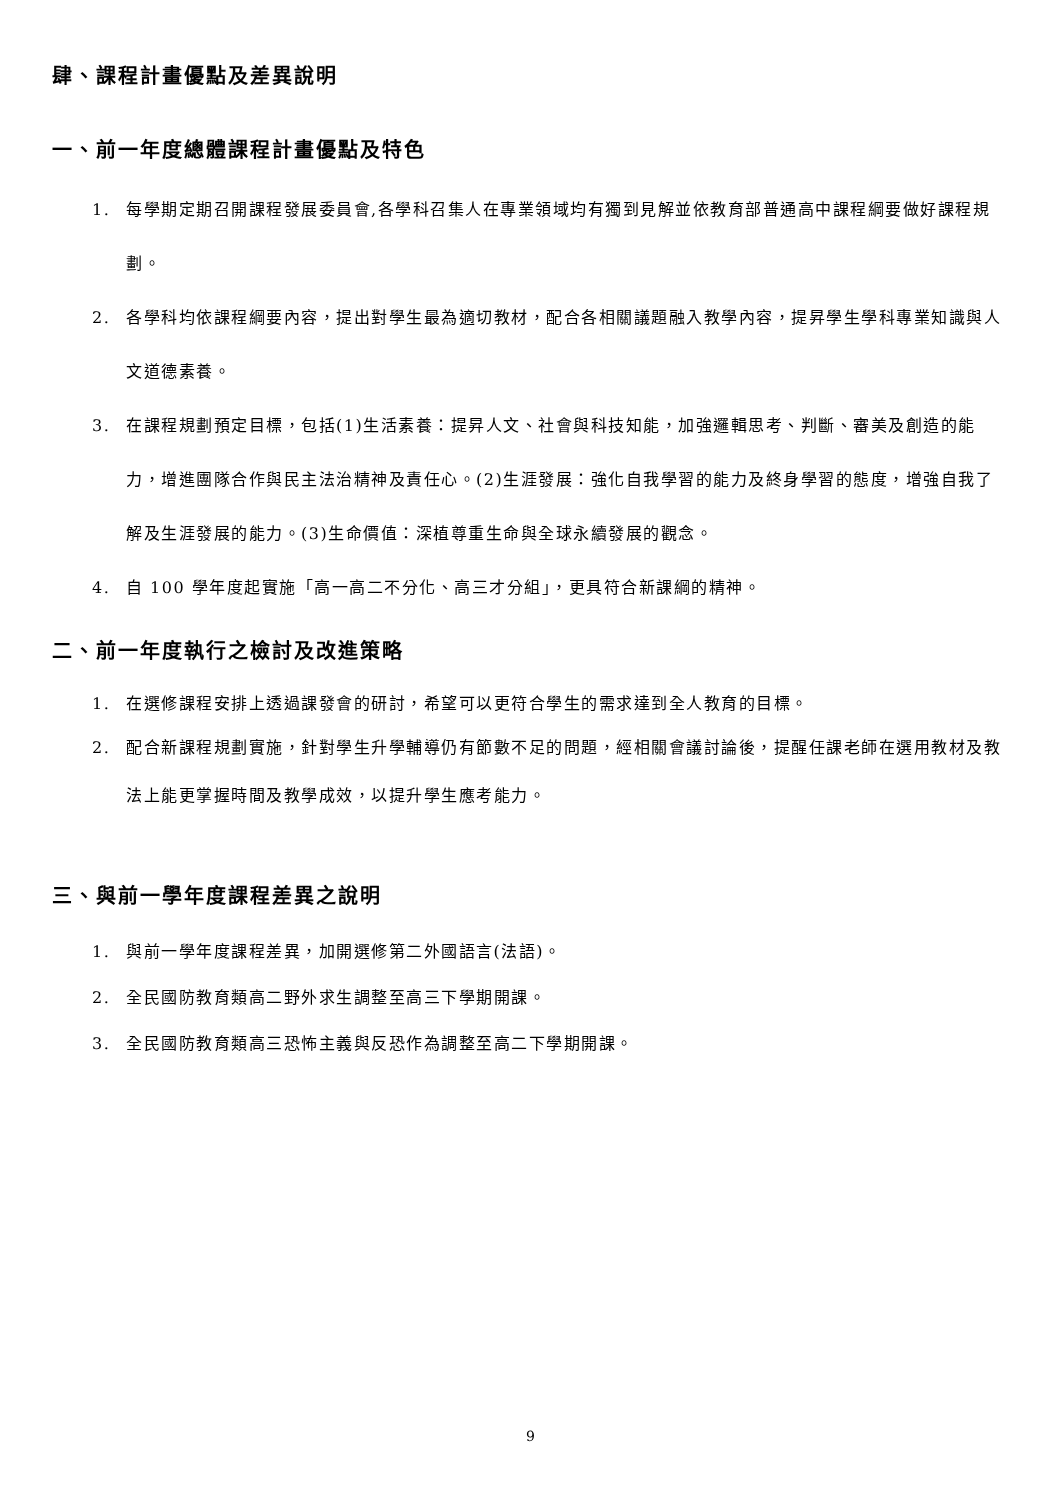肆、課程計畫優點及差異說明
一、前一年度總體課程計畫優點及特色
1. 每學期定期召開課程發展委員會,各學科召集人在專業領域均有獨到見解並依教育部普通高中課程綱要做好課程規劃。
2. 各學科均依課程綱要內容，提出對學生最為適切教材，配合各相關議題融入教學內容，提昇學生學科專業知識與人文道德素養。
3. 在課程規劃預定目標，包括(1)生活素養：提昇人文、社會與科技知能，加強邏輯思考、判斷、審美及創造的能力，增進團隊合作與民主法治精神及責任心。(2)生涯發展：強化自我學習的能力及終身學習的態度，增強自我了解及生涯發展的能力。(3)生命價值：深植尊重生命與全球永續發展的觀念。
4. 自 100 學年度起實施「高一高二不分化、高三才分組」，更具符合新課綱的精神。
二、前一年度執行之檢討及改進策略
1. 在選修課程安排上透過課發會的研討，希望可以更符合學生的需求達到全人教育的目標。
2. 配合新課程規劃實施，針對學生升學輔導仍有節數不足的問題，經相關會議討論後，提醒任課老師在選用教材及教法上能更掌握時間及教學成效，以提升學生應考能力。
三、與前一學年度課程差異之說明
1. 與前一學年度課程差異，加開選修第二外國語言(法語)。
2. 全民國防教育類高二野外求生調整至高三下學期開課。
3. 全民國防教育類高三恐怖主義與反恐作為調整至高二下學期開課。
9